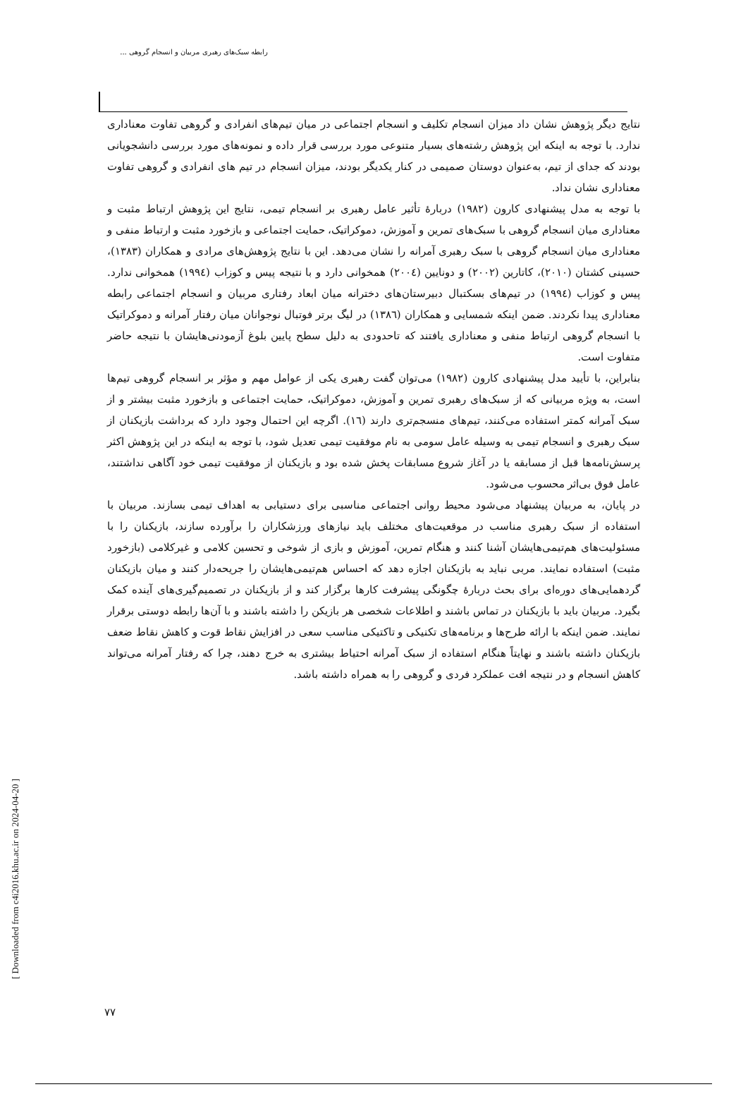رابطه سبک‌های رهبری مربیان و انسجام گروهی ...
نتایج دیگر پژوهش نشان داد میزان انسجام تکلیف و انسجام اجتماعی در میان تیم‌های انفرادی و گروهی تفاوت معناداری ندارد. با توجه به اینکه این پژوهش رشته‌های بسیار متنوعی مورد بررسی قرار داده و نمونه‌های مورد بررسی دانشجویانی بودند که جدای از تیم، به‌عنوان دوستان صمیمی در کنار یکدیگر بودند، میزان انسجام در تیم های انفرادی و گروهی تفاوت معناداری نشان نداد.
با توجه به مدل پیشنهادی کارون (۱۹۸۲) دربارهٔ تأثیر عامل رهبری بر انسجام تیمی، نتایج این پژوهش ارتباط مثبت و معناداری میان انسجام گروهی با سبک‌های تمرین و آموزش، دموکراتیک، حمایت اجتماعی و بازخورد مثبت و ارتباط منفی و معناداری میان انسجام گروهی با سبک رهبری آمرانه را نشان می‌دهد. این با نتایج پژوهش‌های مرادی و همکاران (۱۳۸۳)، حسینی کشتان (۲۰۱۰)، کاتارین (۲۰۰۲) و دونایین (۲۰۰٤) همخوانی دارد و با نتیجه پیس و کوزاب (۱۹۹٤) همخوانی ندارد. پیس و کوزاب (۱۹۹٤) در تیم‌های بسکتبال دبیرستان‌های دخترانه میان ابعاد رفتاری مربیان و انسجام اجتماعی رابطه معناداری پیدا نکردند. ضمن اینکه شمسایی و همکاران (۱۳۸٦) در لیگ برتر فوتبال نوجوانان میان رفتار آمرانه و دموکراتیک با انسجام گروهی ارتباط منفی و معناداری یافتند که تاحدودی به دلیل سطح پایین بلوغ آزمودنی‌هایشان با نتیجه حاضر متفاوت است.
بنابراین، با تأیید مدل پیشنهادی کارون (۱۹۸۲) می‌توان گفت رهبری یکی از عوامل مهم و مؤثر بر انسجام گروهی تیم‌ها است، به ویژه مربیانی که از سبک‌های رهبری تمرین و آموزش، دموکراتیک، حمایت اجتماعی و بازخورد مثبت بیشتر و از سبک آمرانه کمتر استفاده می‌کنند، تیم‌های منسجم‌تری دارند (١٦). اگرچه این احتمال وجود دارد که برداشت بازیکنان از سبک رهبری و انسجام تیمی به وسیله عامل سومی به نام موفقیت تیمی تعدیل شود، با توجه به اینکه در این پژوهش اکثر پرسش‌نامه‌ها قبل از مسابقه یا در آغاز شروع مسابقات پخش شده بود و بازیکنان از موفقیت تیمی خود آگاهی نداشتند، عامل فوق بی‌اثر محسوب می‌شود.
در پایان، به مربیان پیشنهاد می‌شود محیط روانی اجتماعی مناسبی برای دستیابی به اهداف تیمی بسازند. مربیان با استفاده از سبک رهبری مناسب در موقعیت‌های مختلف باید نیازهای ورزشکاران را برآورده سازند، بازیکنان را با مسئولیت‌های هم‌تیمی‌هایشان آشنا کنند و هنگام تمرین، آموزش و بازی از شوخی و تحسین کلامی و غیرکلامی (بازخورد مثبت) استفاده نمایند. مربی نباید به بازیکنان اجازه دهد که احساس هم‌تیمی‌هایشان را جریحه‌دار کنند و میان بازیکنان گردهمایی‌های دوره‌ای برای بحث دربارهٔ چگونگی پیشرفت کارها برگزار کند و از بازیکنان در تصمیم‌گیری‌های آینده کمک بگیرد. مربیان باید با بازیکنان در تماس باشند و اطلاعات شخصی هر بازیکن را داشته باشند و با آن‌ها رابطه دوستی برقرار نمایند. ضمن اینکه با ارائه طرح‌ها و برنامه‌های تکنیکی و تاکتیکی مناسب سعی در افزایش نقاط قوت و کاهش نقاط ضعف بازیکنان داشته باشند و نهایتاً هنگام استفاده از سبک آمرانه احتیاط بیشتری به خرج دهند، چرا که رفتار آمرانه می‌تواند کاهش انسجام و در نتیجه افت عملکرد فردی و گروهی را به همراه داشته باشد.
[ Downloaded from c4i2016.khu.ac.ir on 2024-04-20 ]
۷۷